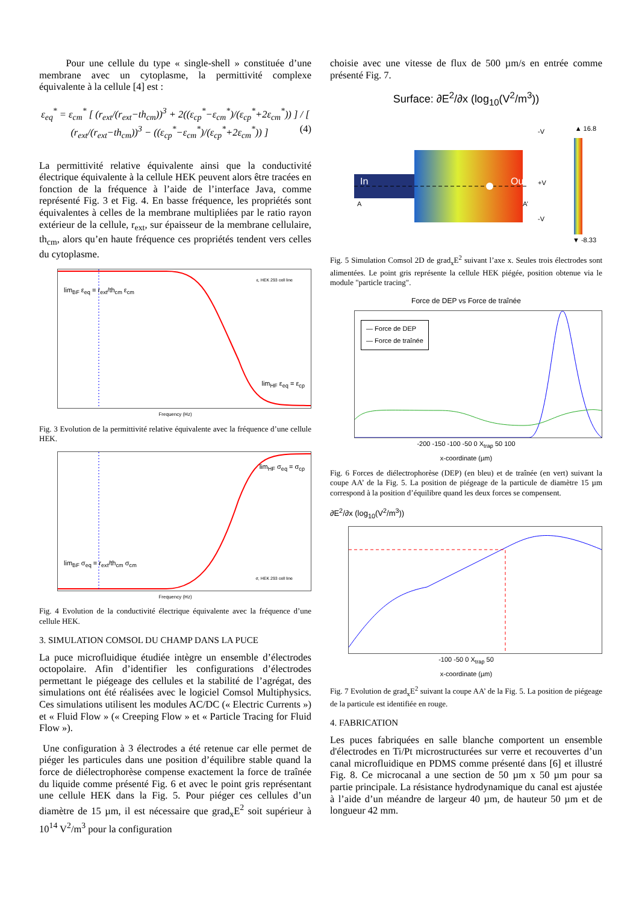Pour une cellule du type « single-shell » constituée d’une membrane avec un cytoplasme, la permittivité complexe équivalente à la cellule [4] est :
ε<sub>eq</sub><sup>*</sup> = ε<sub>cm</sub><sup>*</sup> [ (r<sub>ext</sub>/(r<sub>ext</sub>−th<sub>cm</sub>))<sup>3</sup> + 2((ε<sub>cp</sub><sup>*</sup>−ε<sub>cm</sub><sup>*</sup>)/(ε<sub>cp</sub><sup>*</sup>+2ε<sub>cm</sub><sup>*</sup>)) ] / [ (r<sub>ext</sub>/(r<sub>ext</sub>−th<sub>cm</sub>))<sup>3</sup> − ((ε<sub>cp</sub><sup>*</sup>−ε<sub>cm</sub><sup>*</sup>)/(ε<sub>cp</sub><sup>*</sup>+2ε<sub>cm</sub><sup>*</sup>)) ] (4)
La permittivité relative équivalente ainsi que la conductivité électrique équivalente à la cellule HEK peuvent alors être tracées en fonction de la fréquence à l’aide de l’interface Java, comme représenté Fig. 3 et Fig. 4. En basse fréquence, les propriétés sont équivalentes à celles de la membrane multipliées par le ratio rayon extérieur de la cellule, r<sub>ext</sub>, sur épaisseur de la membrane cellulaire, th<sub>cm</sub>, alors qu’en haute fréquence ces propriétés tendent vers celles du cytoplasme.
lim<sub>BF</sub> ε<sub>eq</sub> = r<sub>ext</sub>/th<sub>cm</sub> ε<sub>cm</sub>
lim<sub>HF</sub> ε<sub>eq</sub> = ε<sub>cp</sub>
ε, HEK 293 cell line
Frequency (Hz)
Fig. 3 Evolution de la permittivité relative équivalente avec la fréquence d’une cellule HEK.
lim<sub>HF</sub> σ<sub>eq</sub> = σ<sub>cp</sub>
lim<sub>BF</sub> σ<sub>eq</sub> = r<sub>ext</sub>/th<sub>cm</sub> σ<sub>cm</sub>
σ, HEK 293 cell line
Frequency (Hz)
Fig. 4 Evolution de la conductivité électrique équivalente avec la fréquence d’une cellule HEK.
3. SIMULATION COMSOL DU CHAMP DANS LA PUCE
La puce microfluidique étudiée intègre un ensemble d’électrodes octopolaire. Afin d’identifier les configurations d’électrodes permettant le piégeage des cellules et la stabilité de l’agrégat, des simulations ont été réalisées avec le logiciel Comsol Multiphysics. Ces simulations utilisent les modules AC/DC (« Electric Currents ») et « Fluid Flow » (« Creeping Flow » et « Particle Tracing for Fluid Flow »).
Une configuration à 3 électrodes a été retenue car elle permet de piéger les particules dans une position d’équilibre stable quand la force de diélectrophorèse compense exactement la force de traînée du liquide comme présenté Fig. 6 et avec le point gris représentant une cellule HEK dans la Fig. 5. Pour piéger ces cellules d’un diamètre de 15 µm, il est nécessaire que grad<sub>x</sub>E<sup>2</sup> soit supérieur à 10<sup>14</sup> V<sup>2</sup>/m<sup>3</sup> pour la configuration
choisie avec une vitesse de flux de 500 µm/s en entrée comme présenté Fig. 7.
Surface: ∂E<sup>2</sup>/∂x (log<sub>10</sub>(V<sup>2</sup>/m<sup>3</sup>))
In Out
-V
+V
-V
A A’
▲ 16.8
▼ -8.33
Fig. 5 Simulation Comsol 2D de grad<sub>x</sub>E<sup>2</sup> suivant l’axe x. Seules trois électrodes sont alimentées. Le point gris représente la cellule HEK piégée, position obtenue via le module "particle tracing".
Force de DEP vs Force de traînée
— Force de DEP
— Force de traînée
-200 -150 -100 -50 0 X<sub>trap</sub> 50 100
x-coordinate (µm)
Fig. 6 Forces de diélectrophorèse (DEP) (en bleu) et de traînée (en vert) suivant la coupe AA’ de la Fig. 5. La position de piégeage de la particule de diamètre 15 µm correspond à la position d’équilibre quand les deux forces se compensent.
∂E<sup>2</sup>/∂x (log<sub>10</sub>(V<sup>2</sup>/m<sup>3</sup>))
-100 -50 0 X<sub>trap</sub> 50
x-coordinate (µm)
Fig. 7 Evolution de grad<sub>x</sub>E<sup>2</sup> suivant la coupe AA’ de la Fig. 5. La position de piégeage de la particule est identifiée en rouge.
4. FABRICATION
Les puces fabriquées en salle blanche comportent un ensemble d'électrodes en Ti/Pt microstructurées sur verre et recouvertes d’un canal microfluidique en PDMS comme présenté dans [6] et illustré Fig. 8. Ce microcanal a une section de 50 µm x 50 µm pour sa partie principale. La résistance hydrodynamique du canal est ajustée à l’aide d’un méandre de largeur 40 µm, de hauteur 50 µm et de longueur 42 mm.